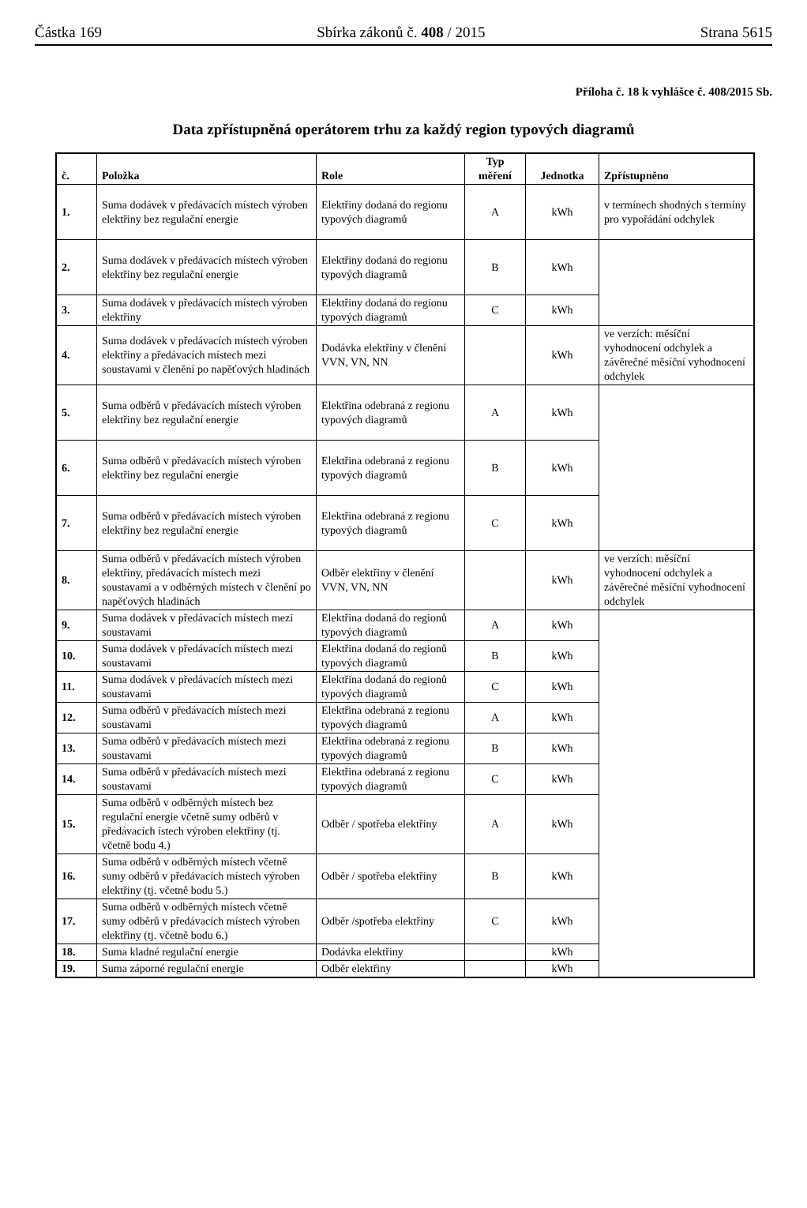Částka 169 Sbírka zákonů č. 408 / 2015 Strana 5615
Příloha č. 18 k vyhlášce č. 408/2015 Sb.
Data zpřístupněná operátorem trhu za každý region typových diagramů
| č. | Položka | Role | Typ měření | Jednotka | Zpřístupněno |
| --- | --- | --- | --- | --- | --- |
| 1. | Suma dodávek v předávacích místech výroben elektřiny bez regulační energie | Elektřiny dodaná do regionu typových diagramů | A | kWh | v termínech shodných s termíny pro vypořádání odchylek |
| 2. | Suma dodávek v předávacích místech výroben elektřiny bez regulační energie | Elektřiny dodaná do regionu typových diagramů | B | kWh | |
| 3. | Suma dodávek v předávacích místech výroben elektřiny | Elektřiny dodaná do regionu typových diagramů | C | kWh | |
| 4. | Suma dodávek v předávacích místech výroben elektřiny a předávacích místech mezi soustavami v členění po napěťových hladinách | Dodávka elektřiny v členění VVN, VN, NN | | kWh | ve verzích: měsíční vyhodnocení odchylek a závěrečné měsíční vyhodnocení odchylek |
| 5. | Suma odběrů v předávacích místech výroben elektřiny bez regulační energie | Elektřina odebraná z regionu typových diagramů | A | kWh | |
| 6. | Suma odběrů v předávacích místech výroben elektřiny bez regulační energie | Elektřina odebraná z regionu typových diagramů | B | kWh | |
| 7. | Suma odběrů v předávacích místech výroben elektřiny bez regulační energie | Elektřina odebraná z regionu typových diagramů | C | kWh | |
| 8. | Suma odběrů v předávacích místech výroben elektřiny, předávacích místech mezi soustavami a v odběrných místech v členění po napěťových hladinách | Odběr elektřiny v členění VVN, VN, NN | | kWh | ve verzích: měsíční vyhodnocení odchylek a závěrečné měsíční vyhodnocení odchylek |
| 9. | Suma dodávek v předávacích místech mezi soustavami | Elektřina dodaná do regionů typových diagramů | A | kWh | |
| 10. | Suma dodávek v předávacích místech mezi soustavami | Elektřina dodaná do regionů typových diagramů | B | kWh | |
| 11. | Suma dodávek v předávacích místech mezi soustavami | Elektřina dodaná do regionů typových diagramů | C | kWh | |
| 12. | Suma odběrů v předávacích místech mezi soustavami | Elektřina odebraná z regionu typových diagramů | A | kWh | |
| 13. | Suma odběrů v předávacích místech mezi soustavami | Elektřina odebraná z regionu typových diagramů | B | kWh | |
| 14. | Suma odběrů v předávacích místech mezi soustavami | Elektřina odebraná z regionu typových diagramů | C | kWh | |
| 15. | Suma odběrů v odběrných místech bez regulační energie včetně sumy odběrů v předávacích ístech výroben elektřiny (tj. včetně bodu 4.) | Odběr / spotřeba elektřiny | A | kWh | |
| 16. | Suma odběrů v odběrných místech včetně sumy odběrů v předávacích místech výroben elektřiny (tj. včetně bodu 5.) | Odběr / spotřeba elektřiny | B | kWh | |
| 17. | Suma odběrů v odběrných místech včetně sumy odběrů v předávacích místech výroben elektřiny (tj. včetně bodu 6.) | Odběr /spotřeba elektřiny | C | kWh | |
| 18. | Suma kladné regulační energie | Dodávka elektřiny | | kWh | |
| 19. | Suma záporné regulační energie | Odběr elektřiny | | kWh | |